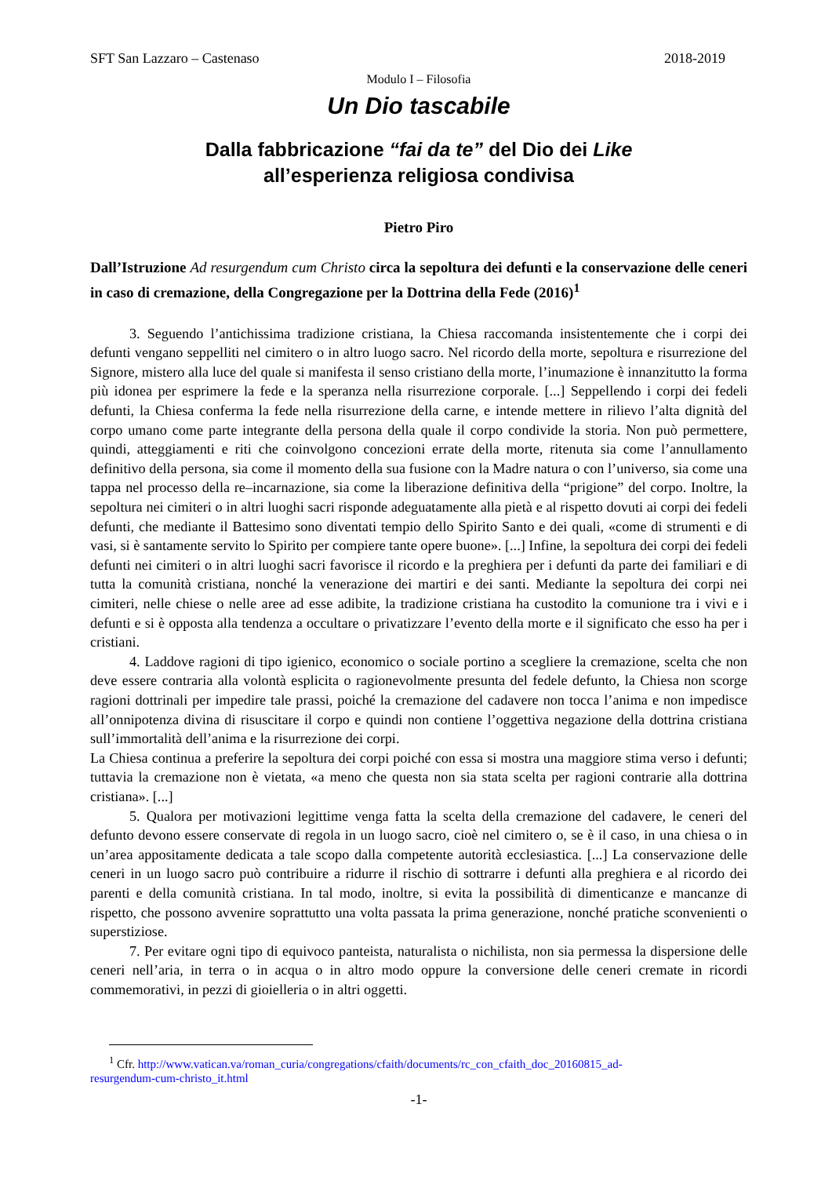SFT San Lazzaro – Castenaso 2018-2019
Modulo I – Filosofia
Un Dio tascabile
Dalla fabbricazione “fai da te” del Dio dei Like
all’esperienza religiosa condivisa
Pietro Piro
Dall’Istruzione Ad resurgendum cum Christo circa la sepoltura dei defunti e la conservazione delle ceneri in caso di cremazione, della Congregazione per la Dottrina della Fede (2016)<sup>1</sup>
3. Seguendo l’antichissima tradizione cristiana, la Chiesa raccomanda insistentemente che i corpi dei defunti vengano seppelliti nel cimitero o in altro luogo sacro. Nel ricordo della morte, sepoltura e risurrezione del Signore, mistero alla luce del quale si manifesta il senso cristiano della morte, l’inumazione è innanzitutto la forma più idonea per esprimere la fede e la speranza nella risurrezione corporale. [...] Seppellendo i corpi dei fedeli defunti, la Chiesa conferma la fede nella risurrezione della carne, e intende mettere in rilievo l’alta dignità del corpo umano come parte integrante della persona della quale il corpo condivide la storia. Non può permettere, quindi, atteggiamenti e riti che coinvolgono concezioni errate della morte, ritenuta sia come l’annullamento definitivo della persona, sia come il momento della sua fusione con la Madre natura o con l’universo, sia come una tappa nel processo della re–incarnazione, sia come la liberazione definitiva della “prigione” del corpo. Inoltre, la sepoltura nei cimiteri o in altri luoghi sacri risponde adeguatamente alla pietà e al rispetto dovuti ai corpi dei fedeli defunti, che mediante il Battesimo sono diventati tempio dello Spirito Santo e dei quali, «come di strumenti e di vasi, si è santamente servito lo Spirito per compiere tante opere buone». [...] Infine, la sepoltura dei corpi dei fedeli defunti nei cimiteri o in altri luoghi sacri favorisce il ricordo e la preghiera per i defunti da parte dei familiari e di tutta la comunità cristiana, nonché la venerazione dei martiri e dei santi. Mediante la sepoltura dei corpi nei cimiteri, nelle chiese o nelle aree ad esse adibite, la tradizione cristiana ha custodito la comunione tra i vivi e i defunti e si è opposta alla tendenza a occultare o privatizzare l’evento della morte e il significato che esso ha per i cristiani.
4. Laddove ragioni di tipo igienico, economico o sociale portino a scegliere la cremazione, scelta che non deve essere contraria alla volontà esplicita o ragionevolmente presunta del fedele defunto, la Chiesa non scorge ragioni dottrinali per impedire tale prassi, poiché la cremazione del cadavere non tocca l’anima e non impedisce all’onnipotenza divina di risuscitare il corpo e quindi non contiene l’oggettiva negazione della dottrina cristiana sull’immortalità dell’anima e la risurrezione dei corpi.
La Chiesa continua a preferire la sepoltura dei corpi poiché con essa si mostra una maggiore stima verso i defunti; tuttavia la cremazione non è vietata, «a meno che questa non sia stata scelta per ragioni contrarie alla dottrina cristiana». [...]
5. Qualora per motivazioni legittime venga fatta la scelta della cremazione del cadavere, le ceneri del defunto devono essere conservate di regola in un luogo sacro, cioè nel cimitero o, se è il caso, in una chiesa o in un’area appositamente dedicata a tale scopo dalla competente autorità ecclesiastica. [...] La conservazione delle ceneri in un luogo sacro può contribuire a ridurre il rischio di sottrarre i defunti alla preghiera e al ricordo dei parenti e della comunità cristiana. In tal modo, inoltre, si evita la possibilità di dimenticanze e mancanze di rispetto, che possono avvenire soprattutto una volta passata la prima generazione, nonché pratiche sconvenienti o superstiziose.
7. Per evitare ogni tipo di equivoco panteista, naturalista o nichilista, non sia permessa la dispersione delle ceneri nell’aria, in terra o in acqua o in altro modo oppure la conversione delle ceneri cremate in ricordi commemorativi, in pezzi di gioielleria o in altri oggetti.
<sup>1</sup> Cfr. http://www.vatican.va/roman_curia/congregations/cfaith/documents/rc_con_cfaith_doc_20160815_ad-
resurgendum-cum-christo_it.html
-1-